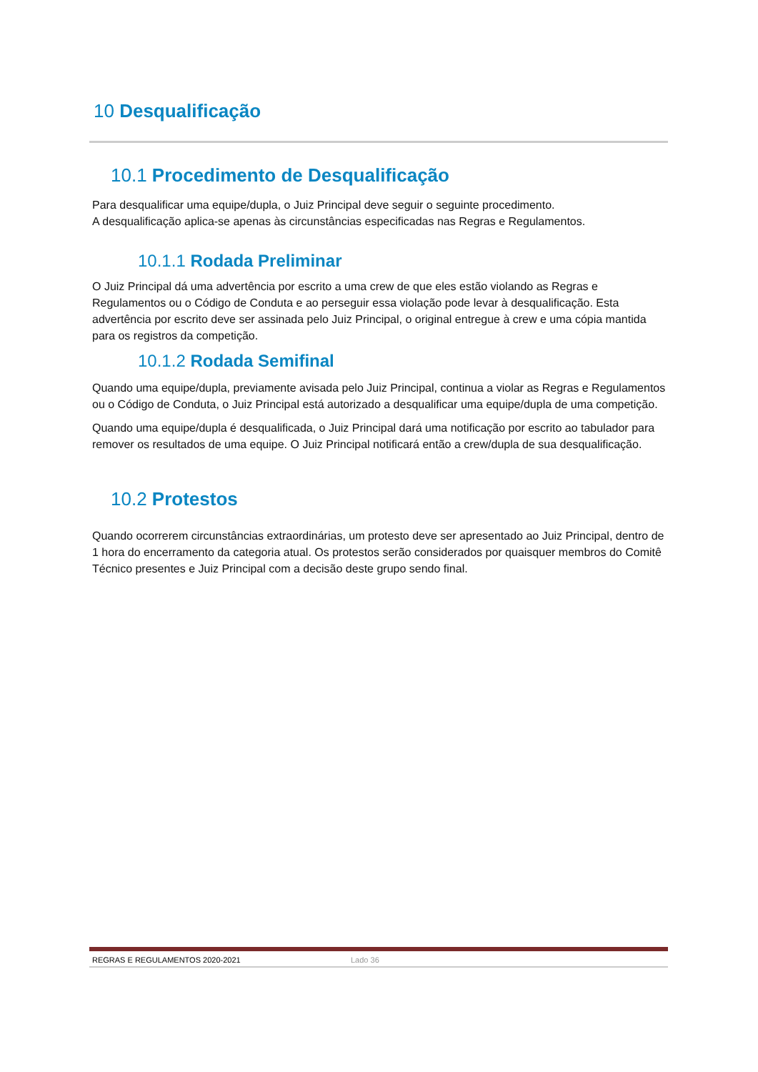10 Desqualificação
10.1 Procedimento de Desqualificação
Para desqualificar uma equipe/dupla, o Juiz Principal deve seguir o seguinte procedimento.
A desqualificação aplica-se apenas às circunstâncias especificadas nas Regras e Regulamentos.
10.1.1 Rodada Preliminar
O Juiz Principal dá uma advertência por escrito a uma crew de que eles estão violando as Regras e Regulamentos ou o Código de Conduta e ao perseguir essa violação pode levar à desqualificação. Esta advertência por escrito deve ser assinada pelo Juiz Principal, o original entregue à crew e uma cópia mantida para os registros da competição.
10.1.2 Rodada Semifinal
Quando uma equipe/dupla, previamente avisada pelo Juiz Principal, continua a violar as Regras e Regulamentos ou o Código de Conduta, o Juiz Principal está autorizado a desqualificar uma equipe/dupla de uma competição.
Quando uma equipe/dupla é desqualificada, o Juiz Principal dará uma notificação por escrito ao tabulador para remover os resultados de uma equipe. O Juiz Principal notificará então a crew/dupla de sua desqualificação.
10.2 Protestos
Quando ocorrerem circunstâncias extraordinárias, um protesto deve ser apresentado ao Juiz Principal, dentro de 1 hora do encerramento da categoria atual. Os protestos serão considerados por quaisquer membros do Comitê Técnico presentes e Juiz Principal com a decisão deste grupo sendo final.
REGRAS E REGULAMENTOS 2020-2021 Lado 36